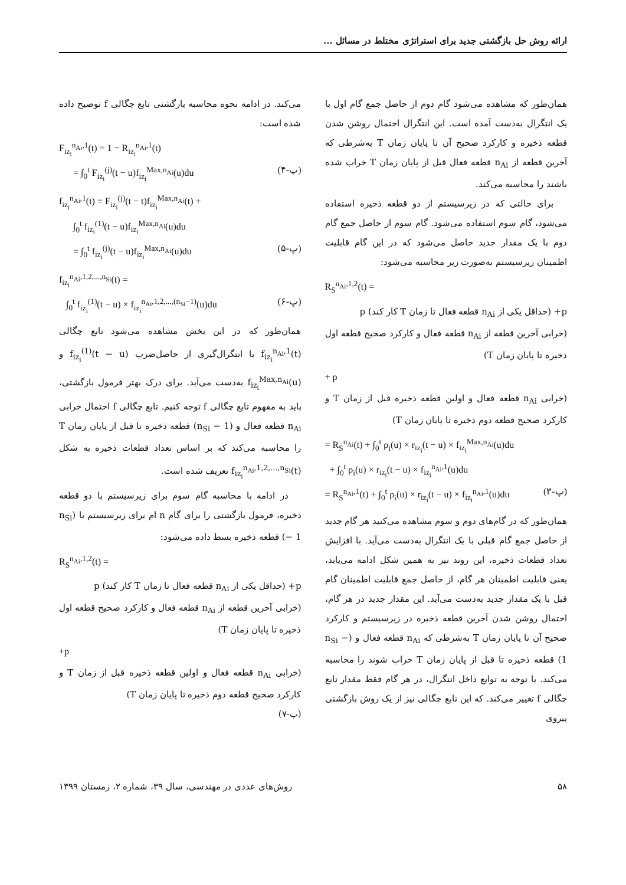ارائه روش حل بازگشتی جدید برای استراتژی مختلط در مسائل ...
همان‌طور که مشاهده می‌شود گام دوم از حاصل جمع گام اول با یک انتگرال به‌دست آمده است. این انتگرال احتمال روشن شدن قطعه ذخیره و کارکرد صحیح آن تا پایان زمان T به‌شرطی که آخرین قطعه از n<sub>Ai</sub> قطعه فعال قبل از پایان زمان T خراب شده باشند را محاسبه می‌کند.
برای حالتی که در زیرسیستم از دو قطعه ذخیره استفاده می‌شود، گام سوم استفاده می‌شود. گام سوم از حاصل جمع گام دوم با یک مقدار جدید حاصل می‌شود که در این گام قابلیت اطمینان زیرسیستم به‌صورت زیر محاسبه می‌شود:
R<sub>S</sub><sup>n<sub>Ai</sub>,1,2</sup>(t) =
p+ (حداقل یکی از n<sub>Ai</sub> قطعه فعال تا زمان T کار کند) p
(خرابی آخرین قطعه از n<sub>Ai</sub> قطعه فعال و کارکرد صحیح قطعه اول ذخیره تا پایان زمان T)
+ p
(خرابی n<sub>Ai</sub> قطعه فعال و اولین قطعه ذخیره قبل از زمان T و کارکرد صحیح قطعه دوم ذخیره تا پایان زمان T)
= R<sub>S</sub><sup>n<sub>Ai</sub></sup>(t) + ∫<sub>0</sub><sup>t</sup> ρ<sub>i</sub>(u) × r<sub>iz<sub>i</sub></sub>(t − u) × f<sub>iz<sub>i</sub></sub><sup>Max,n<sub>Ai</sub></sup>(u)du
+ ∫<sub>0</sub><sup>t</sup> ρ<sub>i</sub>(u) × r<sub>iz<sub>i</sub></sub>(t − u) × f<sub>iz<sub>i</sub></sub><sup>n<sub>Ai</sub>,1</sup>(u)du
= R<sub>S</sub><sup>n<sub>Ai</sub>,1</sup>(t) + ∫<sub>0</sub><sup>t</sup> ρ<sub>i</sub>(u) × r<sub>iz<sub>i</sub></sub>(t − u) × f<sub>iz<sub>i</sub></sub><sup>n<sub>Ai</sub>,1</sup>(u)du (پ-۳)
همان‌طور که در گام‌های دوم و سوم مشاهده می‌کنید هر گام جدید از حاصل جمع گام قبلی با یک انتگرال به‌دست می‌آید. با افزایش تعداد قطعات ذخیره، این روند نیز به همین شکل ادامه می‌یابد، یعنی قابلیت اطمینان هر گام، از حاصل جمع قابلیت اطمینان گام قبل با یک مقدار جدید به‌دست می‌آید. این مقدار جدید در هر گام، احتمال روشن شدن آخرین قطعه ذخیره در زیرسیستم و کارکرد صحیح آن تا پایان زمان T به‌شرطی که n<sub>Ai</sub> قطعه فعال و (n<sub>Si</sub> − 1) قطعه ذخیره تا قبل از پایان زمان T خراب شوند را محاسبه می‌کند. با توجه به توابع داخل انتگرال، در هر گام فقط مقدار تابع چگالی f تغییر می‌کند. که این تابع چگالی نیز از یک روش بازگشتی پیروی
می‌کند. در ادامه نحوه محاسبه بازگشتی تابع چگالی f توضیح داده شده است:
F<sub>iz<sub>i</sub></sub><sup>n<sub>Ai</sub>,1</sup>(t) = 1 − R<sub>iz<sub>i</sub></sub><sup>n<sub>Ai</sub>,1</sup>(t)
= ∫<sub>0</sub><sup>t</sup> F<sub>iz<sub>i</sub></sub><sup>(j)</sup>(t − u)f<sub>iz<sub>i</sub></sub><sup>Max,n<sub>Ai</sub></sup>(u)du (پ-۴)
f<sub>iz<sub>i</sub></sub><sup>n<sub>Ai</sub>,1</sup>(t) = F<sub>iz<sub>i</sub></sub><sup>(j)</sup>(t − t)f<sub>iz<sub>i</sub></sub><sup>Max,n<sub>Ai</sub></sup>(t) +
∫<sub>0</sub><sup>t</sup> f<sub>iz<sub>i</sub></sub><sup>(1)</sup>(t − u)f<sub>iz<sub>i</sub></sub><sup>Max,n<sub>Ai</sub></sup>(u)du
= ∫<sub>0</sub><sup>t</sup> f<sub>iz<sub>i</sub></sub><sup>(j)</sup>(t − u)f<sub>iz<sub>i</sub></sub><sup>Max,n<sub>Ai</sub></sup>(u)du (پ-۵)
f<sub>iz<sub>i</sub></sub><sup>n<sub>Ai</sub>,1,2,...,n<sub>Si</sub></sup>(t) =
∫<sub>0</sub><sup>t</sup> f<sub>iz<sub>i</sub></sub><sup>(1)</sup>(t − u) × f<sub>iz<sub>i</sub></sub><sup>n<sub>Ai</sub>,1,2,...,(n<sub>Si</sub>−1)</sup>(u)du (پ-۶)
همان‌طور که در این بخش مشاهده می‌شود تابع چگالی f<sub>iz<sub>i</sub></sub><sup>n<sub>Ai</sub>,1</sup>(t) با انتگرال‌گیری از حاصل‌ضرب f<sub>iz<sub>i</sub></sub><sup>(1)</sup>(t − u) و f<sub>iz<sub>i</sub></sub><sup>Max,n<sub>Ai</sub></sup>(u) به‌دست می‌آید. برای درک بهتر فرمول بازگشتی، باید به مفهوم تابع چگالی f توجه کنیم. تابع چگالی f احتمال خرابی n<sub>Ai</sub> قطعه فعال و (n<sub>Si</sub> − 1) قطعه ذخیره تا قبل از پایان زمان T را محاسبه می‌کند که بر اساس تعداد قطعات ذخیره به شکل f<sub>iz<sub>i</sub></sub><sup>n<sub>Ai</sub>,1,2,...,n<sub>Si</sub></sup>(t) تعریف شده است.
در ادامه با محاسبه گام سوم برای زیرسیستم با دو قطعه ذخیره، فرمول بازگشتی را برای گام n ام برای زیرسیستم با (n<sub>Si</sub> − 1) قطعه ذخیره بسط داده می‌شود:
R<sub>S</sub><sup>n<sub>Ai</sub>,1,2</sup>(t) =
p+ (حداقل یکی از n<sub>Ai</sub> قطعه فعال تا زمان T کار کند) p
(خرابی آخرین قطعه از n<sub>Ai</sub> قطعه فعال و کارکرد صحیح قطعه اول ذخیره تا پایان زمان T)
+p
(خرابی n<sub>Ai</sub> قطعه فعال و اولین قطعه ذخیره قبل از زمان T و کارکرد صحیح قطعه دوم ذخیره تا پایان زمان T)
(پ-۷)
۵۸ روش‌های عددی در مهندسی، سال ۳۹، شماره ۲، زمستان ۱۳۹۹